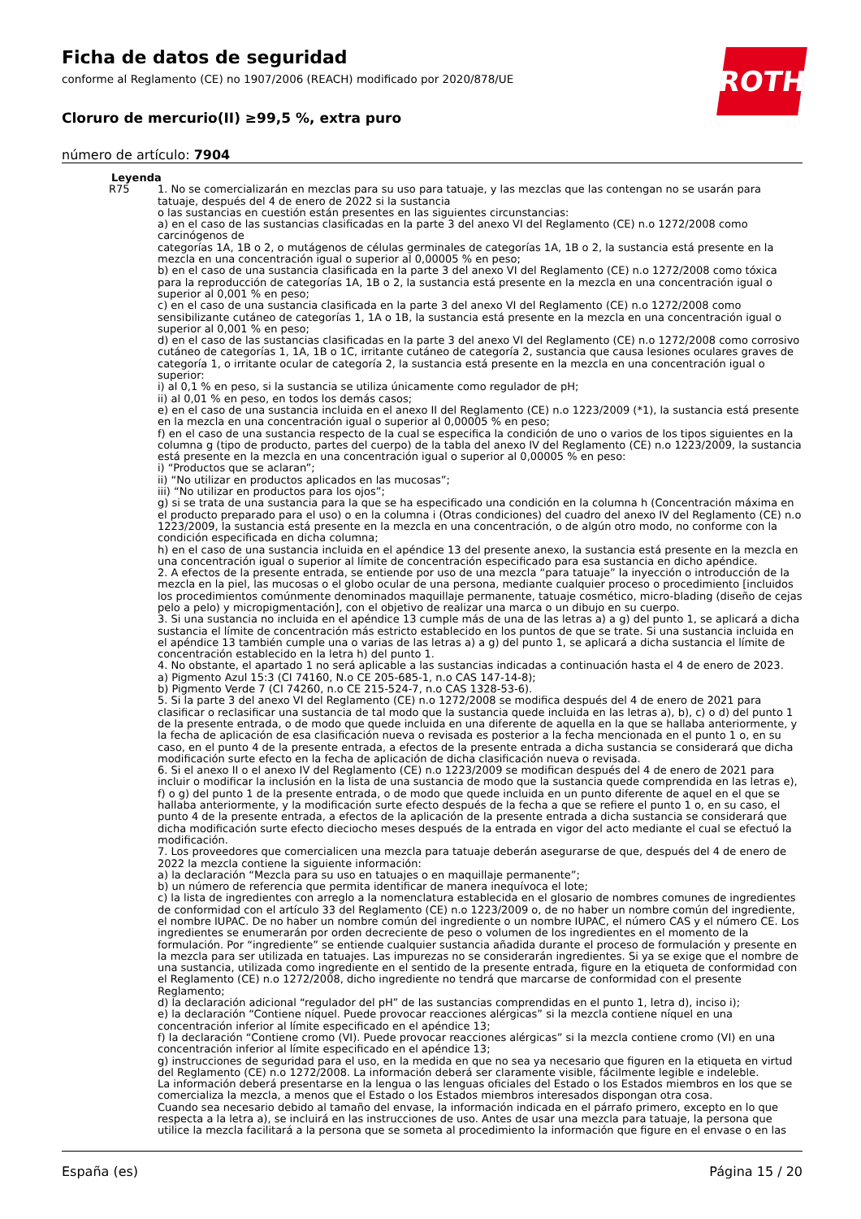Ficha de datos de seguridad
conforme al Reglamento (CE) no 1907/2006 (REACH) modificado por 2020/878/UE
Cloruro de mercurio(II) ≥99,5 %, extra puro
número de artículo: 7904
ROTH
Leyenda
R75 1. No se comercializarán en mezclas para su uso para tatuaje, y las mezclas que las contengan no se usarán para tatuaje, después del 4 de enero de 2022 si la sustancia
o las sustancias en cuestión están presentes en las siguientes circunstancias:
a) en el caso de las sustancias clasificadas en la parte 3 del anexo VI del Reglamento (CE) n.o 1272/2008 como carcinógenos de
categorías 1A, 1B o 2, o mutágenos de células germinales de categorías 1A, 1B o 2, la sustancia está presente en la mezcla en una concentración igual o superior al 0,00005 % en peso;
b) en el caso de una sustancia clasificada en la parte 3 del anexo VI del Reglamento (CE) n.o 1272/2008 como tóxica para la reproducción de categorías 1A, 1B o 2, la sustancia está presente en la mezcla en una concentración igual o superior al 0,001 % en peso;
c) en el caso de una sustancia clasificada en la parte 3 del anexo VI del Reglamento (CE) n.o 1272/2008 como sensibilizante cutáneo de categorías 1, 1A o 1B, la sustancia está presente en la mezcla en una concentración igual o superior al 0,001 % en peso;
d) en el caso de las sustancias clasificadas en la parte 3 del anexo VI del Reglamento (CE) n.o 1272/2008 como corrosivo cutáneo de categorías 1, 1A, 1B o 1C, irritante cutáneo de categoría 2, sustancia que causa lesiones oculares graves de categoría 1, o irritante ocular de categoría 2, la sustancia está presente en la mezcla en una concentración igual o superior:
i) al 0,1 % en peso, si la sustancia se utiliza únicamente como regulador de pH;
ii) al 0,01 % en peso, en todos los demás casos;
e) en el caso de una sustancia incluida en el anexo II del Reglamento (CE) n.o 1223/2009 (*1), la sustancia está presente en la mezcla en una concentración igual o superior al 0,00005 % en peso;
f) en el caso de una sustancia respecto de la cual se especifica la condición de uno o varios de los tipos siguientes en la columna g (tipo de producto, partes del cuerpo) de la tabla del anexo IV del Reglamento (CE) n.o 1223/2009, la sustancia está presente en la mezcla en una concentración igual o superior al 0,00005 % en peso:
i) “Productos que se aclaran”;
ii) “No utilizar en productos aplicados en las mucosas”;
iii) “No utilizar en productos para los ojos”;
g) si se trata de una sustancia para la que se ha especificado una condición en la columna h (Concentración máxima en el producto preparado para el uso) o en la columna i (Otras condiciones) del cuadro del anexo IV del Reglamento (CE) n.o 1223/2009, la sustancia está presente en la mezcla en una concentración, o de algún otro modo, no conforme con la condición especificada en dicha columna;
h) en el caso de una sustancia incluida en el apéndice 13 del presente anexo, la sustancia está presente en la mezcla en una concentración igual o superior al límite de concentración especificado para esa sustancia en dicho apéndice.
2. A efectos de la presente entrada, se entiende por uso de una mezcla “para tatuaje” la inyección o introducción de la mezcla en la piel, las mucosas o el globo ocular de una persona, mediante cualquier proceso o procedimiento [incluidos los procedimientos comúnmente denominados maquillaje permanente, tatuaje cosmético, micro-blading (diseño de cejas pelo a pelo) y micropigmentación], con el objetivo de realizar una marca o un dibujo en su cuerpo.
3. Si una sustancia no incluida en el apéndice 13 cumple más de una de las letras a) a g) del punto 1, se aplicará a dicha sustancia el límite de concentración más estricto establecido en los puntos de que se trate. Si una sustancia incluida en el apéndice 13 también cumple una o varias de las letras a) a g) del punto 1, se aplicará a dicha sustancia el límite de concentración establecido en la letra h) del punto 1.
4. No obstante, el apartado 1 no será aplicable a las sustancias indicadas a continuación hasta el 4 de enero de 2023.
a) Pigmento Azul 15:3 (CI 74160, N.o CE 205-685-1, n.o CAS 147-14-8);
b) Pigmento Verde 7 (CI 74260, n.o CE 215-524-7, n.o CAS 1328-53-6).
5. Si la parte 3 del anexo VI del Reglamento (CE) n.o 1272/2008 se modifica después del 4 de enero de 2021 para clasificar o reclasificar una sustancia de tal modo que la sustancia quede incluida en las letras a), b), c) o d) del punto 1 de la presente entrada, o de modo que quede incluida en una diferente de aquella en la que se hallaba anteriormente, y la fecha de aplicación de esa clasificación nueva o revisada es posterior a la fecha mencionada en el punto 1 o, en su caso, en el punto 4 de la presente entrada, a efectos de la presente entrada a dicha sustancia se considerará que dicha modificación surte efecto en la fecha de aplicación de dicha clasificación nueva o revisada.
6. Si el anexo II o el anexo IV del Reglamento (CE) n.o 1223/2009 se modifican después del 4 de enero de 2021 para incluir o modificar la inclusión en la lista de una sustancia de modo que la sustancia quede comprendida en las letras e), f) o g) del punto 1 de la presente entrada, o de modo que quede incluida en un punto diferente de aquel en el que se hallaba anteriormente, y la modificación surte efecto después de la fecha a que se refiere el punto 1 o, en su caso, el punto 4 de la presente entrada, a efectos de la aplicación de la presente entrada a dicha sustancia se considerará que dicha modificación surte efecto dieciocho meses después de la entrada en vigor del acto mediante el cual se efectuó la modificación.
7. Los proveedores que comercialicen una mezcla para tatuaje deberán asegurarse de que, después del 4 de enero de 2022 la mezcla contiene la siguiente información:
a) la declaración “Mezcla para su uso en tatuajes o en maquillaje permanente”;
b) un número de referencia que permita identificar de manera inequívoca el lote;
c) la lista de ingredientes con arreglo a la nomenclatura establecida en el glosario de nombres comunes de ingredientes de conformidad con el artículo 33 del Reglamento (CE) n.o 1223/2009 o, de no haber un nombre común del ingrediente, el nombre IUPAC. De no haber un nombre común del ingrediente o un nombre IUPAC, el número CAS y el número CE. Los ingredientes se enumerarán por orden decreciente de peso o volumen de los ingredientes en el momento de la formulación. Por “ingrediente” se entiende cualquier sustancia añadida durante el proceso de formulación y presente en la mezcla para ser utilizada en tatuajes. Las impurezas no se considerarán ingredientes. Si ya se exige que el nombre de una sustancia, utilizada como ingrediente en el sentido de la presente entrada, figure en la etiqueta de conformidad con el Reglamento (CE) n.o 1272/2008, dicho ingrediente no tendrá que marcarse de conformidad con el presente Reglamento;
d) la declaración adicional “regulador del pH” de las sustancias comprendidas en el punto 1, letra d), inciso i);
e) la declaración “Contiene níquel. Puede provocar reacciones alérgicas” si la mezcla contiene níquel en una concentración inferior al límite especificado en el apéndice 13;
f) la declaración “Contiene cromo (VI). Puede provocar reacciones alérgicas” si la mezcla contiene cromo (VI) en una concentración inferior al límite especificado en el apéndice 13;
g) instrucciones de seguridad para el uso, en la medida en que no sea ya necesario que figuren en la etiqueta en virtud del Reglamento (CE) n.o 1272/2008. La información deberá ser claramente visible, fácilmente legible e indeleble.
La información deberá presentarse en la lengua o las lenguas oficiales del Estado o los Estados miembros en los que se comercializa la mezcla, a menos que el Estado o los Estados miembros interesados dispongan otra cosa.
Cuando sea necesario debido al tamaño del envase, la información indicada en el párrafo primero, excepto en lo que respecta a la letra a), se incluirá en las instrucciones de uso. Antes de usar una mezcla para tatuaje, la persona que utilice la mezcla facilitará a la persona que se someta al procedimiento la información que figure en el envase o en las
España (es) Página 15 / 20